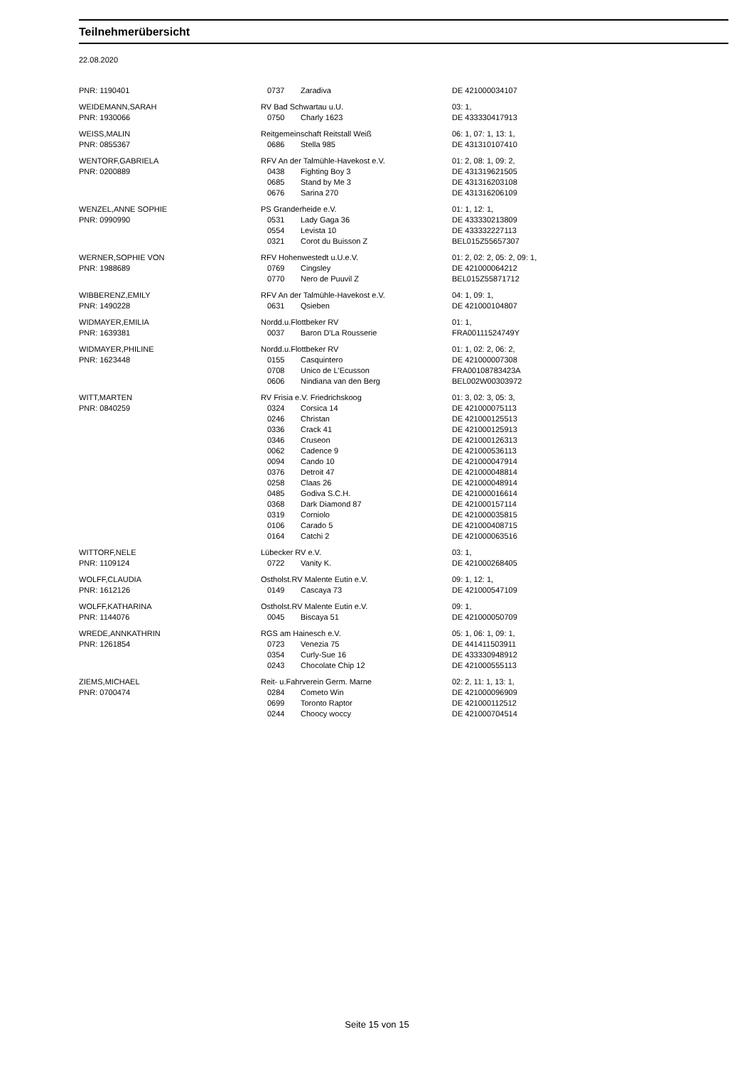Teilnehmerübersicht
22.08.2020
| PNR: 1190401 | 0737 | Zaradiva | DE 421000034107 |
| WEIDEMANN,SARAH | RV Bad Schwartau u.U. | | 03: 1, |
| PNR: 1930066 | 0750 | Charly 1623 | DE 433330417913 |
| WEISS,MALIN | Reitgemeinschaft Reitstall Weiß | | 06: 1, 07: 1, 13: 1, |
| PNR: 0855367 | 0686 | Stella 985 | DE 431310107410 |
| WENTORF,GABRIELA | RFV An der Talmühle-Havekost e.V. | | 01: 2, 08: 1, 09: 2, |
| PNR: 0200889 | 0438 | Fighting Boy 3 | DE 431319621505 |
| | 0685 | Stand by Me 3 | DE 431316203108 |
| | 0676 | Sarina 270 | DE 431316206109 |
| WENZEL,ANNE SOPHIE | PS Granderheide e.V. | | 01: 1, 12: 1, |
| PNR: 0990990 | 0531 | Lady Gaga 36 | DE 433330213809 |
| | 0554 | Levista 10 | DE 433332227113 |
| | 0321 | Corot du Buisson Z | BEL015Z55657307 |
| WERNER,SOPHIE VON | RFV Hohenwestedt u.U.e.V. | | 01: 2, 02: 2, 05: 2, 09: 1, |
| PNR: 1988689 | 0769 | Cingsley | DE 421000064212 |
| | 0770 | Nero de Puuvil Z | BEL015Z55871712 |
| WIBBERENZ,EMILY | RFV An der Talmühle-Havekost e.V. | | 04: 1, 09: 1, |
| PNR: 1490228 | 0631 | Qsieben | DE 421000104807 |
| WIDMAYER,EMILIA | Nordd.u.Flottbeker RV | | 01: 1, |
| PNR: 1639381 | 0037 | Baron D'La Rousserie | FRA00111524749Y |
| WIDMAYER,PHILINE | Nordd.u.Flottbeker RV | | 01: 1, 02: 2, 06: 2, |
| PNR: 1623448 | 0155 | Casquintero | DE 421000007308 |
| | 0708 | Unico de L'Ecusson | FRA00108783423A |
| | 0606 | Nindiana van den Berg | BEL002W00303972 |
| WITT,MARTEN | RV Frisia e.V. Friedrichskoog | | 01: 3, 02: 3, 05: 3, |
| PNR: 0840259 | 0324 | Corsica 14 | DE 421000075113 |
| | 0246 | Christan | DE 421000125513 |
| | 0336 | Crack 41 | DE 421000125913 |
| | 0346 | Cruseon | DE 421000126313 |
| | 0062 | Cadence 9 | DE 421000536113 |
| | 0094 | Cando 10 | DE 421000047914 |
| | 0376 | Detroit 47 | DE 421000048814 |
| | 0258 | Claas 26 | DE 421000048914 |
| | 0485 | Godiva S.C.H. | DE 421000016614 |
| | 0368 | Dark Diamond 87 | DE 421000157114 |
| | 0319 | Corniolo | DE 421000035815 |
| | 0106 | Carado 5 | DE 421000408715 |
| | 0164 | Catchi 2 | DE 421000063516 |
| WITTORF,NELE | Lübecker RV e.V. | | 03: 1, |
| PNR: 1109124 | 0722 | Vanity K. | DE 421000268405 |
| WOLFF,CLAUDIA | Ostholst.RV Malente Eutin e.V. | | 09: 1, 12: 1, |
| PNR: 1612126 | 0149 | Cascaya 73 | DE 421000547109 |
| WOLFF,KATHARINA | Ostholst.RV Malente Eutin e.V. | | 09: 1, |
| PNR: 1144076 | 0045 | Biscaya 51 | DE 421000050709 |
| WREDE,ANNKATHRIN | RGS am Hainesch e.V. | | 05: 1, 06: 1, 09: 1, |
| PNR: 1261854 | 0723 | Venezia 75 | DE 441411503911 |
| | 0354 | Curly-Sue 16 | DE 433330948912 |
| | 0243 | Chocolate Chip 12 | DE 421000555113 |
| ZIEMS,MICHAEL | Reit- u.Fahrverein Germ. Marne | | 02: 2, 11: 1, 13: 1, |
| PNR: 0700474 | 0284 | Cometo Win | DE 421000096909 |
| | 0699 | Toronto Raptor | DE 421000112512 |
| | 0244 | Choocy woccy | DE 421000704514 |
Seite 15 von 15